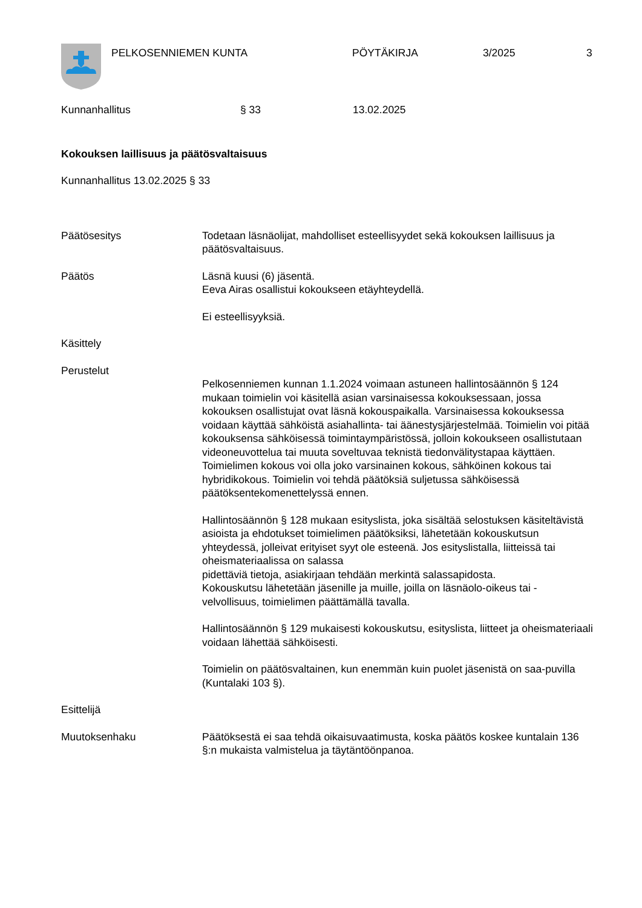PELKOSENNIEMEN KUNTA PÖYTÄKIRJA 3/2025 3
Kunnanhallitus § 33 13.02.2025
Kokouksen laillisuus ja päätösvaltaisuus
Kunnanhallitus 13.02.2025 § 33
Päätösesitys Todetaan läsnäolijat, mahdolliset esteellisyydet sekä kokouksen laillisuus ja päätösvaltaisuus.
Päätös Läsnä kuusi (6) jäsentä.
Eeva Airas osallistui kokoukseen etäyhteydellä.
Ei esteellisyyksiä.
Käsittely
Perustelut
Pelkosenniemen kunnan 1.1.2024 voimaan astuneen hallintosäännön § 124 mukaan toimielin voi käsitellä asian varsinaisessa kokouksessaan, jossa kokouksen osallistujat ovat läsnä kokouspaikalla. Varsinaisessa kokouksessa voidaan käyttää sähköistä asiahallinta- tai äänestysjärjestelmää. Toimielin voi pitää kokouksensa sähköisessä toimintaympäristössä, jolloin kokoukseen osallistutaan videoneuvottelua tai muuta soveltuvaa teknistä tiedonvälitystapaa käyttäen.
Toimielimen kokous voi olla joko varsinainen kokous, sähköinen kokous tai hybridikokous. Toimielin voi tehdä päätöksiä suljetussa sähköisessä päätöksentekomenettelyssä ennen.
Hallintosäännön § 128 mukaan esityslista, joka sisältää selostuksen käsiteltävistä asioista ja ehdotukset toimielimen päätöksiksi, lähetetään kokouskutsun yhteydessä, jolleivat erityiset syyt ole esteenä. Jos esityslistalla, liitteissä tai oheismateriaalissa on salassa
pidettäviä tietoja, asiakirjaan tehdään merkintä salassapidosta.
Kokouskutsu lähetetään jäsenille ja muille, joilla on läsnäolo-oikeus tai -velvollisuus, toimielimen päättämällä tavalla.
Hallintosäännön § 129 mukaisesti kokouskutsu, esityslista, liitteet ja oheismateriaali voidaan lähettää sähköisesti.
Toimielin on päätösvaltainen, kun enemmän kuin puolet jäsenistä on saa-puvilla (Kuntalaki 103 §).
Esittelijä
Muutoksenhaku Päätöksestä ei saa tehdä oikaisuvaatimusta, koska päätös koskee kuntalain 136 §:n mukaista valmistelua ja täytäntöönpanoa.